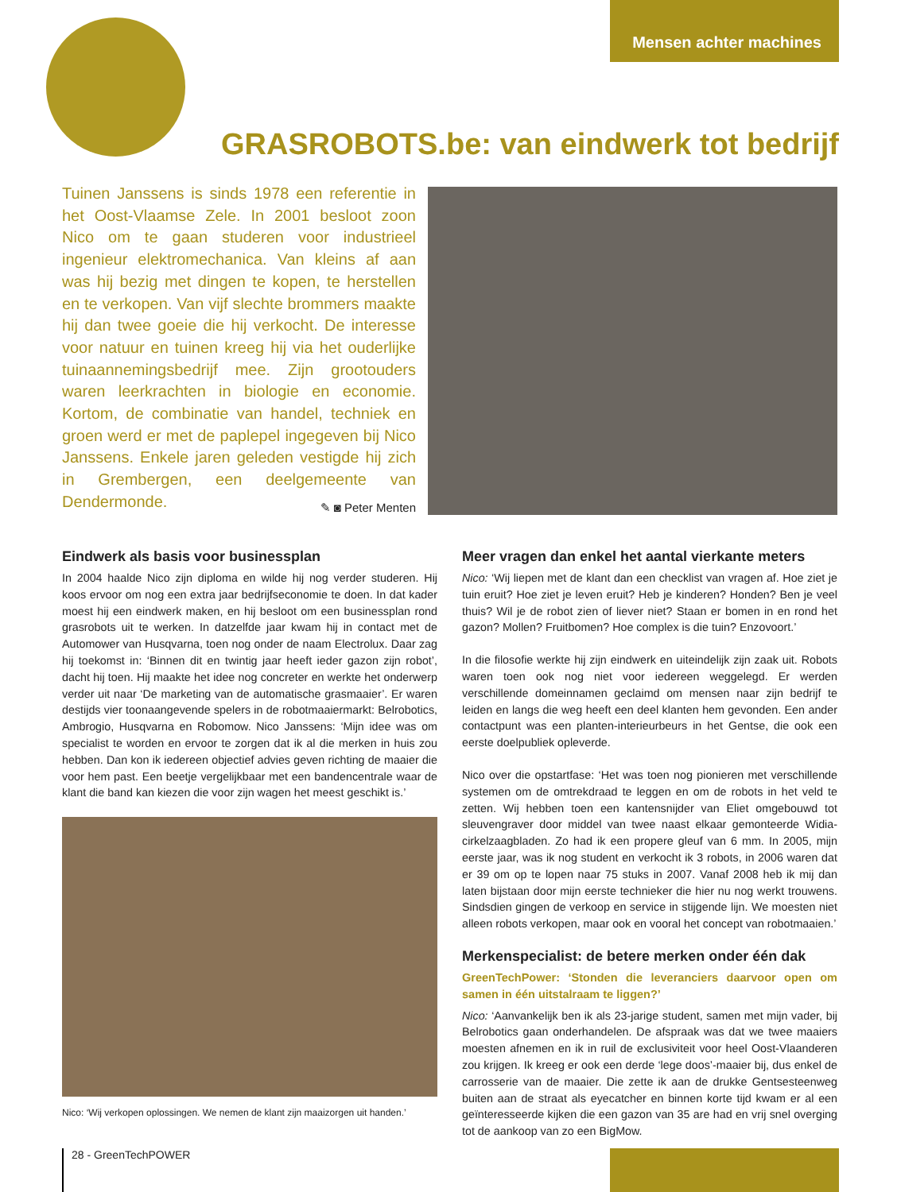Mensen achter machines
GRASROBOTS.be: van eindwerk tot bedrijf
Tuinen Janssens is sinds 1978 een referentie in het Oost-Vlaamse Zele. In 2001 besloot zoon Nico om te gaan studeren voor industrieel ingenieur elektromechanica. Van kleins af aan was hij bezig met dingen te kopen, te herstellen en te verkopen. Van vijf slechte brommers maakte hij dan twee goeie die hij verkocht. De interesse voor natuur en tuinen kreeg hij via het ouderlijke tuinaannemingsbedrijf mee. Zijn grootouders waren leerkrachten in biologie en economie. Kortom, de combinatie van handel, techniek en groen werd er met de paplepel ingegeven bij Nico Janssens. Enkele jaren geleden vestigde hij zich in Grembergen, een deelgemeente van Dendermonde.
✎ ◙ Peter Menten
Eindwerk als basis voor businessplan
In 2004 haalde Nico zijn diploma en wilde hij nog verder studeren. Hij koos ervoor om nog een extra jaar bedrijfseconomie te doen. In dat kader moest hij een eindwerk maken, en hij besloot om een businessplan rond grasrobots uit te werken. In datzelfde jaar kwam hij in contact met de Automower van Husqvarna, toen nog onder de naam Electrolux. Daar zag hij toekomst in: ‘Binnen dit en twintig jaar heeft ieder gazon zijn robot’, dacht hij toen. Hij maakte het idee nog concreter en werkte het onderwerp verder uit naar ‘De marketing van de automatische grasmaaier’. Er waren destijds vier toonaangevende spelers in de robotmaaiermarkt: Belrobotics, Ambrogio, Husqvarna en Robomow. Nico Janssens: ‘Mijn idee was om specialist te worden en ervoor te zorgen dat ik al die merken in huis zou hebben. Dan kon ik iedereen objectief advies geven richting de maaier die voor hem past. Een beetje vergelijkbaar met een bandencentrale waar de klant die band kan kiezen die voor zijn wagen het meest geschikt is.’
Nico: ‘Wij verkopen oplossingen. We nemen de klant zijn maaizorgen uit handen.’
Meer vragen dan enkel het aantal vierkante meters
Nico: ‘Wij liepen met de klant dan een checklist van vragen af. Hoe ziet je tuin eruit? Hoe ziet je leven eruit? Heb je kinderen? Honden? Ben je veel thuis? Wil je de robot zien of liever niet? Staan er bomen in en rond het gazon? Mollen? Fruitbomen? Hoe complex is die tuin? Enzovoort.’
In die filosofie werkte hij zijn eindwerk en uiteindelijk zijn zaak uit. Robots waren toen ook nog niet voor iedereen weggelegd. Er werden verschillende domeinnamen geclaimd om mensen naar zijn bedrijf te leiden en langs die weg heeft een deel klanten hem gevonden. Een ander contactpunt was een planten-interieurbeurs in het Gentse, die ook een eerste doelpubliek opleverde.
Nico over die opstartfase: ‘Het was toen nog pionieren met verschillende systemen om de omtrekdraad te leggen en om de robots in het veld te zetten. Wij hebben toen een kantensnijder van Eliet omgebouwd tot sleuvengraver door middel van twee naast elkaar gemonteerde Widia-cirkelzaagbladen. Zo had ik een propere gleuf van 6 mm. In 2005, mijn eerste jaar, was ik nog student en verkocht ik 3 robots, in 2006 waren dat er 39 om op te lopen naar 75 stuks in 2007. Vanaf 2008 heb ik mij dan laten bijstaan door mijn eerste technieker die hier nu nog werkt trouwens. Sindsdien gingen de verkoop en service in stijgende lijn. We moesten niet alleen robots verkopen, maar ook en vooral het concept van robotmaaien.’
Merkenspecialist: de betere merken onder één dak
GreenTechPower: ‘Stonden die leveranciers daarvoor open om samen in één uitstalraam te liggen?’
Nico: ‘Aanvankelijk ben ik als 23-jarige student, samen met mijn vader, bij Belrobotics gaan onderhandelen. De afspraak was dat we twee maaiers moesten afnemen en ik in ruil de exclusiviteit voor heel Oost-Vlaanderen zou krijgen. Ik kreeg er ook een derde ‘lege doos’-maaier bij, dus enkel de carrosserie van de maaier. Die zette ik aan de drukke Gentsesteenweg buiten aan de straat als eyecatcher en binnen korte tijd kwam er al een geïnteresseerde kijken die een gazon van 35 are had en vrij snel overging tot de aankoop van zo een BigMow.
28 - GreenTechPOWER